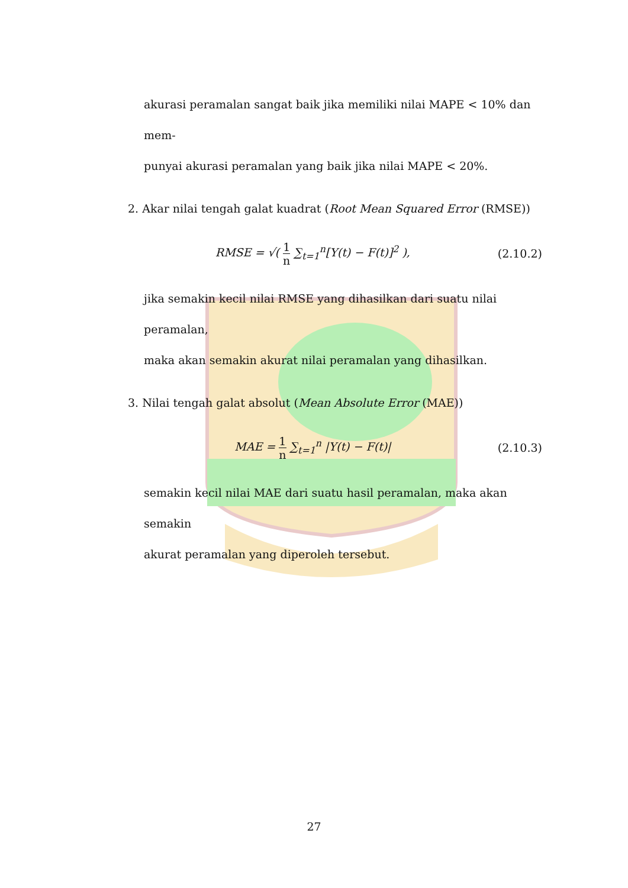akurasi peramalan sangat baik jika memiliki nilai MAPE < 10% dan mem-
punyai akurasi peramalan yang baik jika nilai MAPE < 20%.
2. Akar nilai tengah galat kuadrat (Root Mean Squared Error (RMSE))
RMSE = √( 1 n ∑<sub>t=1</sub><sup>n</sup>[Y(t) − F(t)]<sup>2</sup> ),
(2.10.2)
jika semakin kecil nilai RMSE yang dihasilkan dari suatu nilai peramalan,
maka akan semakin akurat nilai peramalan yang dihasilkan.
3. Nilai tengah galat absolut (Mean Absolute Error (MAE))
MAE = 1 n ∑<sub>t=1</sub><sup>n</sup> |Y(t) − F(t)| (2.10.3)
semakin kecil nilai MAE dari suatu hasil peramalan, maka akan semakin
akurat peramalan yang diperoleh tersebut.
27